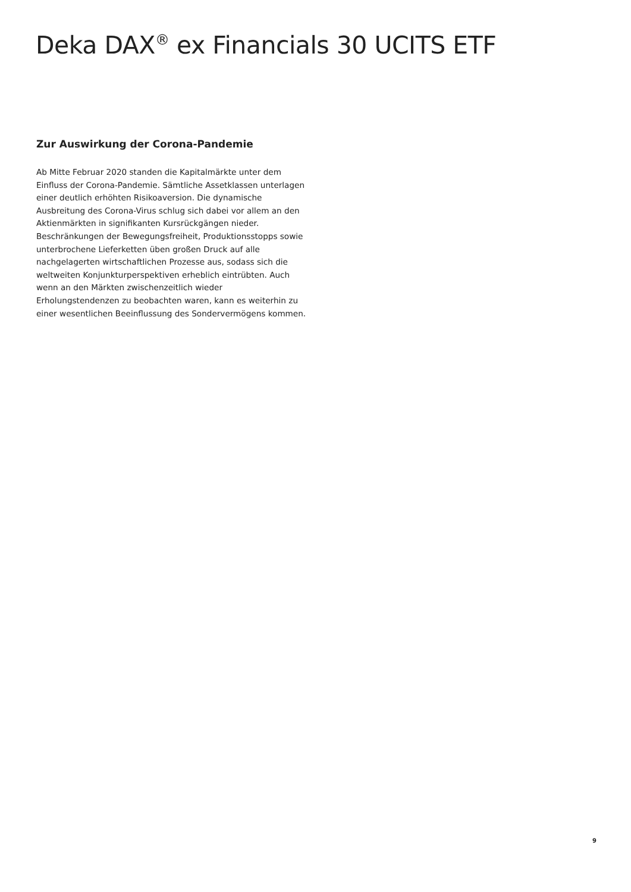Deka DAX<sup>®</sup> ex Financials 30 UCITS ETF
Zur Auswirkung der Corona-Pandemie
Ab Mitte Februar 2020 standen die Kapitalmärkte unter dem Einfluss der Corona-Pandemie. Sämtliche Assetklassen unterlagen einer deutlich erhöhten Risikoaversion. Die dynamische Ausbreitung des Corona-Virus schlug sich dabei vor allem an den Aktienmärkten in signifikanten Kursrückgängen nieder. Beschränkungen der Bewegungsfreiheit, Produktionsstopps sowie unterbrochene Lieferketten üben großen Druck auf alle nachgelagerten wirtschaftlichen Prozesse aus, sodass sich die weltweiten Konjunkturperspektiven erheblich eintrübten. Auch wenn an den Märkten zwischenzeitlich wieder Erholungstendenzen zu beobachten waren, kann es weiterhin zu einer wesentlichen Beeinflussung des Sondervermögens kommen.
9